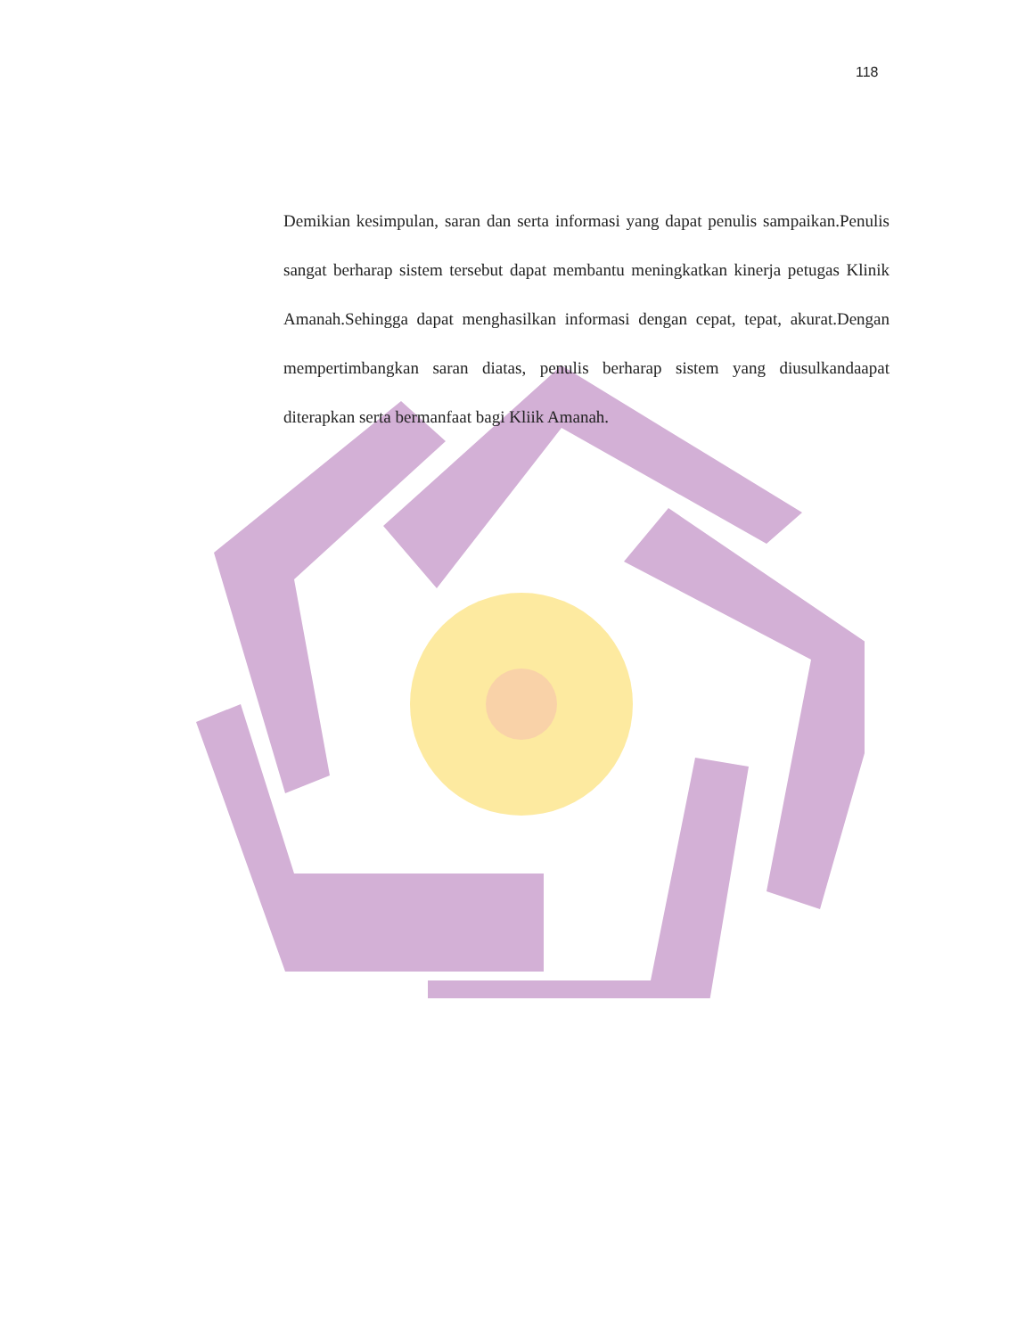118
Demikian kesimpulan, saran dan serta informasi yang dapat penulis sampaikan.Penulis sangat berharap sistem tersebut dapat membantu meningkatkan kinerja petugas Klinik Amanah.Sehingga dapat menghasilkan informasi dengan cepat, tepat, akurat.Dengan mempertimbangkan saran diatas, penulis berharap sistem yang diusulkandaapat diterapkan serta bermanfaat bagi Kliik Amanah.